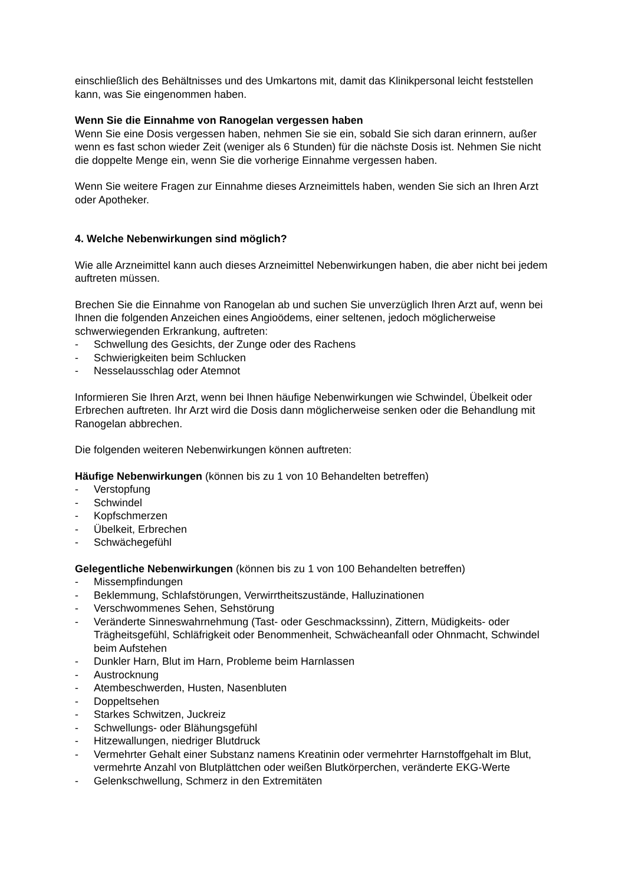einschließlich des Behältnisses und des Umkartons mit, damit das Klinikpersonal leicht feststellen kann, was Sie eingenommen haben.
Wenn Sie die Einnahme von Ranogelan vergessen haben
Wenn Sie eine Dosis vergessen haben, nehmen Sie sie ein, sobald Sie sich daran erinnern, außer wenn es fast schon wieder Zeit (weniger als 6 Stunden) für die nächste Dosis ist. Nehmen Sie nicht die doppelte Menge ein, wenn Sie die vorherige Einnahme vergessen haben.
Wenn Sie weitere Fragen zur Einnahme dieses Arzneimittels haben, wenden Sie sich an Ihren Arzt oder Apotheker.
4. Welche Nebenwirkungen sind möglich?
Wie alle Arzneimittel kann auch dieses Arzneimittel Nebenwirkungen haben, die aber nicht bei jedem auftreten müssen.
Brechen Sie die Einnahme von Ranogelan ab und suchen Sie unverzüglich Ihren Arzt auf, wenn bei Ihnen die folgenden Anzeichen eines Angioödems, einer seltenen, jedoch möglicherweise schwerwiegenden Erkrankung, auftreten:
- Schwellung des Gesichts, der Zunge oder des Rachens
- Schwierigkeiten beim Schlucken
- Nesselausschlag oder Atemnot
Informieren Sie Ihren Arzt, wenn bei Ihnen häufige Nebenwirkungen wie Schwindel, Übelkeit oder Erbrechen auftreten. Ihr Arzt wird die Dosis dann möglicherweise senken oder die Behandlung mit Ranogelan abbrechen.
Die folgenden weiteren Nebenwirkungen können auftreten:
Häufige Nebenwirkungen (können bis zu 1 von 10 Behandelten betreffen)
- Verstopfung
- Schwindel
- Kopfschmerzen
- Übelkeit, Erbrechen
- Schwächegefühl
Gelegentliche Nebenwirkungen (können bis zu 1 von 100 Behandelten betreffen)
- Missempfindungen
- Beklemmung, Schlafstörungen, Verwirrtheitszustände, Halluzinationen
- Verschwommenes Sehen, Sehstörung
- Veränderte Sinneswahrnehmung (Tast- oder Geschmackssinn), Zittern, Müdigkeits- oder Trägheitsgefühl, Schläfrigkeit oder Benommenheit, Schwächeanfall oder Ohnmacht, Schwindel beim Aufstehen
- Dunkler Harn, Blut im Harn, Probleme beim Harnlassen
- Austrocknung
- Atembeschwerden, Husten, Nasenbluten
- Doppeltsehen
- Starkes Schwitzen, Juckreiz
- Schwellungs- oder Blähungsgefühl
- Hitzewallungen, niedriger Blutdruck
- Vermehrter Gehalt einer Substanz namens Kreatinin oder vermehrter Harnstoffgehalt im Blut, vermehrte Anzahl von Blutplättchen oder weißen Blutkörperchen, veränderte EKG-Werte
- Gelenkschwellung, Schmerz in den Extremitäten